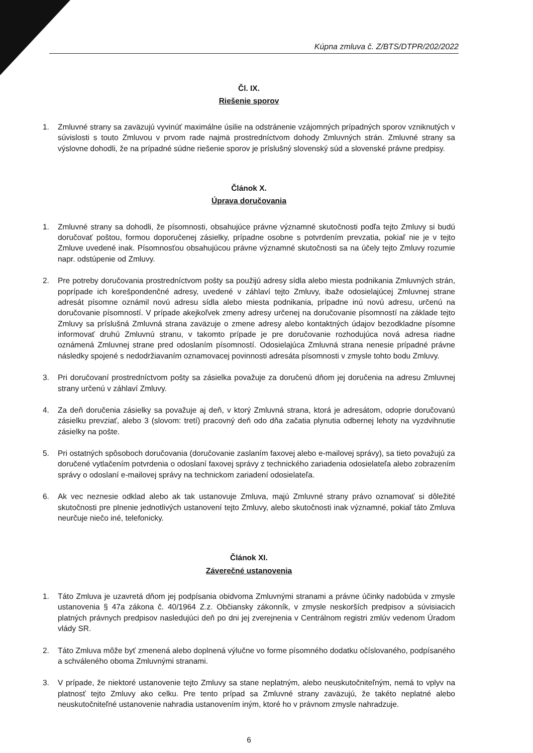Kúpna zmluva č. Z/BTS/DTPR/202/2022
Čl. IX.
Riešenie sporov
1. Zmluvné strany sa zaväzujú vyvinúť maximálne úsilie na odstránenie vzájomných prípadných sporov vzniknutých v súvislosti s touto Zmluvou v prvom rade najmä prostredníctvom dohody Zmluvných strán. Zmluvné strany sa výslovne dohodli, že na prípadné súdne riešenie sporov je príslušný slovenský súd a slovenské právne predpisy.
Článok X.
Úprava doručovania
1. Zmluvné strany sa dohodli, že písomnosti, obsahujúce právne významné skutočnosti podľa tejto Zmluvy si budú doručovať poštou, formou doporučenej zásielky, prípadne osobne s potvrdením prevzatia, pokiaľ nie je v tejto Zmluve uvedené inak. Písomnosťou obsahujúcou právne významné skutočnosti sa na účely tejto Zmluvy rozumie napr. odstúpenie od Zmluvy.
2. Pre potreby doručovania prostredníctvom pošty sa použijú adresy sídla alebo miesta podnikania Zmluvných strán, poprípade ich korešpondenčné adresy, uvedené v záhlaví tejto Zmluvy, ibaže odosielajúcej Zmluvnej strane adresát písomne oznámil novú adresu sídla alebo miesta podnikania, prípadne inú novú adresu, určenú na doručovanie písomností. V prípade akejkoľvek zmeny adresy určenej na doručovanie písomností na základe tejto Zmluvy sa príslušná Zmluvná strana zaväzuje o zmene adresy alebo kontaktných údajov bezodkladne písomne informovať druhú Zmluvnú stranu, v takomto prípade je pre doručovanie rozhodujúca nová adresa riadne oznámená Zmluvnej strane pred odoslaním písomností. Odosielajúca Zmluvná strana nenesie prípadné právne následky spojené s nedodržiavaním oznamovacej povinnosti adresáta písomnosti v zmysle tohto bodu Zmluvy.
3. Pri doručovaní prostredníctvom pošty sa zásielka považuje za doručenú dňom jej doručenia na adresu Zmluvnej strany určenú v záhlaví Zmluvy.
4. Za deň doručenia zásielky sa považuje aj deň, v ktorý Zmluvná strana, ktorá je adresátom, odoprie doručovanú zásielku prevziať, alebo 3 (slovom: tretí) pracovný deň odo dňa začatia plynutia odbernej lehoty na vyzdvihnutie zásielky na pošte.
5. Pri ostatných spôsoboch doručovania (doručovanie zaslaním faxovej alebo e-mailovej správy), sa tieto považujú za doručené vytlačením potvrdenia o odoslaní faxovej správy z technického zariadenia odosielateľa alebo zobrazením správy o odoslaní e-mailovej správy na technickom zariadení odosielateľa.
6. Ak vec neznesie odklad alebo ak tak ustanovuje Zmluva, majú Zmluvné strany právo oznamovať si dôležité skutočnosti pre plnenie jednotlivých ustanovení tejto Zmluvy, alebo skutočnosti inak významné, pokiaľ táto Zmluva neurčuje niečo iné, telefonicky.
Článok XI.
Záverečné ustanovenia
1. Táto Zmluva je uzavretá dňom jej podpísania obidvoma Zmluvnými stranami a právne účinky nadobúda v zmysle ustanovenia § 47a zákona č. 40/1964 Z.z. Občiansky zákonník, v zmysle neskorších predpisov a súvisiacich platných právnych predpisov nasledujúci deň po dni jej zverejnenia v Centrálnom registri zmlúv vedenom Úradom vlády SR.
2. Táto Zmluva môže byť zmenená alebo doplnená výlučne vo forme písomného dodatku očíslovaného, podpísaného a schváleného oboma Zmluvnými stranami.
3. V prípade, že niektoré ustanovenie tejto Zmluvy sa stane neplatným, alebo neuskutočniteľným, nemá to vplyv na platnosť tejto Zmluvy ako celku. Pre tento prípad sa Zmluvné strany zaväzujú, že takéto neplatné alebo neuskutočniteľné ustanovenie nahradia ustanovením iným, ktoré ho v právnom zmysle nahradzuje.
6